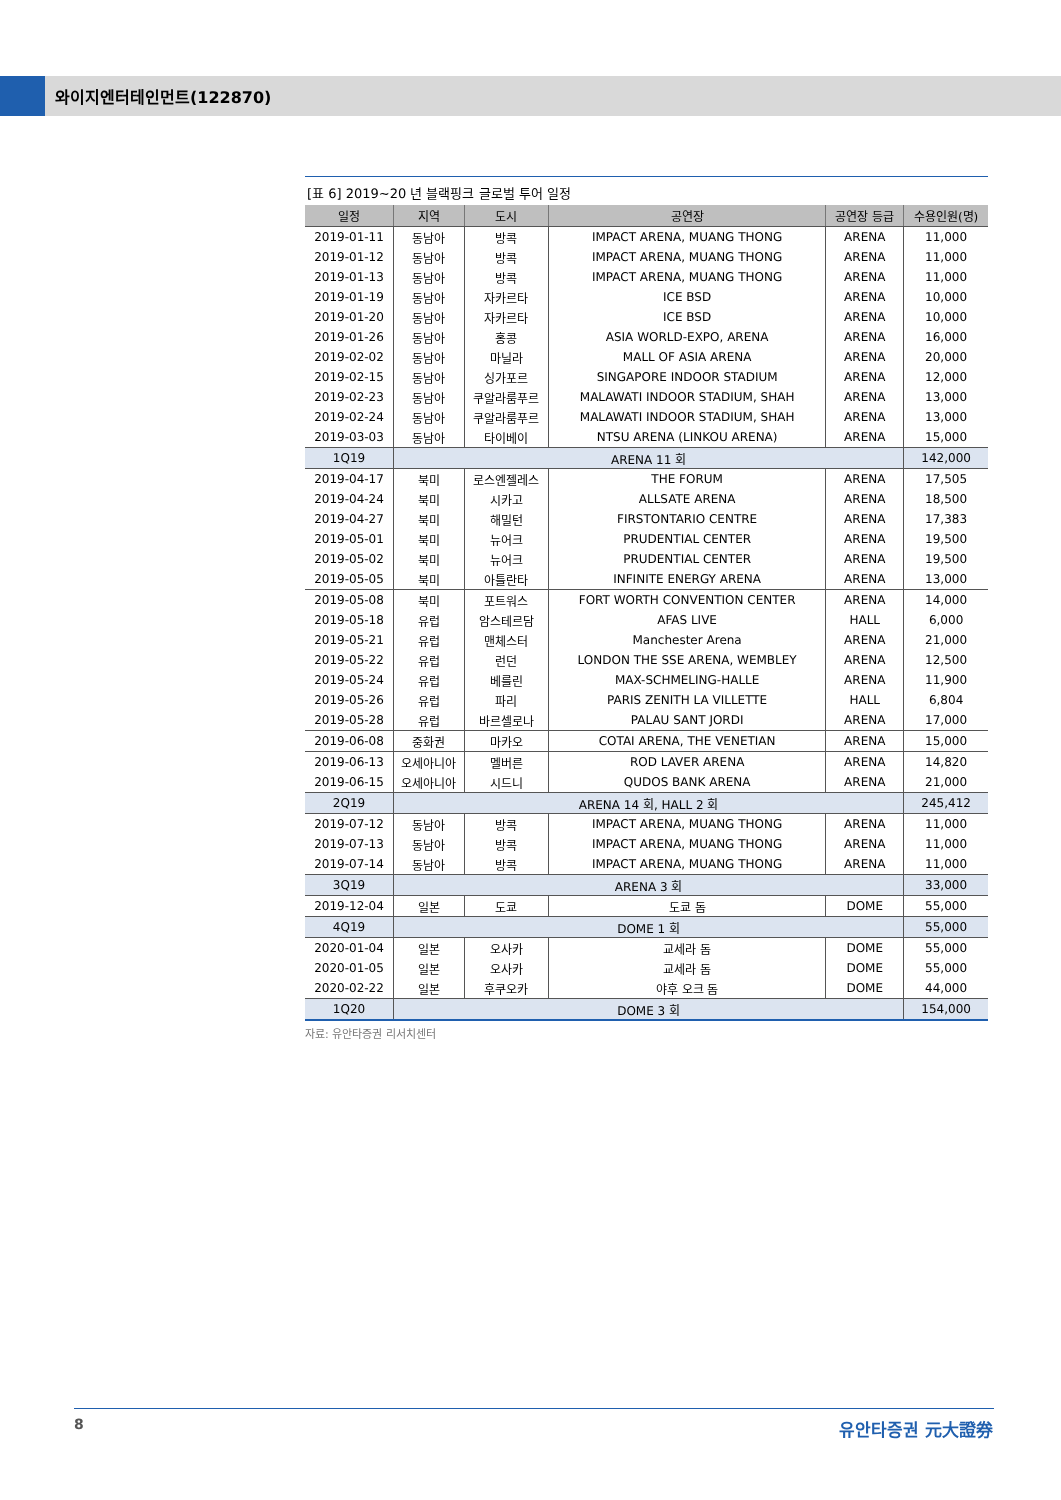와이지엔터테인먼트(122870)
[표 6] 2019~20 년 블랙핑크 글로벌 투어 일정
| 일정 | 지역 | 도시 | 공연장 | 공연장 등급 | 수용인원(명) |
| --- | --- | --- | --- | --- | --- |
| 2019-01-11 | 동남아 | 방콕 | IMPACT ARENA, MUANG THONG | ARENA | 11,000 |
| 2019-01-12 | 동남아 | 방콕 | IMPACT ARENA, MUANG THONG | ARENA | 11,000 |
| 2019-01-13 | 동남아 | 방콕 | IMPACT ARENA, MUANG THONG | ARENA | 11,000 |
| 2019-01-19 | 동남아 | 자카르타 | ICE BSD | ARENA | 10,000 |
| 2019-01-20 | 동남아 | 자카르타 | ICE BSD | ARENA | 10,000 |
| 2019-01-26 | 동남아 | 홍콩 | ASIA WORLD-EXPO, ARENA | ARENA | 16,000 |
| 2019-02-02 | 동남아 | 마닐라 | MALL OF ASIA ARENA | ARENA | 20,000 |
| 2019-02-15 | 동남아 | 싱가포르 | SINGAPORE INDOOR STADIUM | ARENA | 12,000 |
| 2019-02-23 | 동남아 | 쿠알라룸푸르 | MALAWATI INDOOR STADIUM, SHAH | ARENA | 13,000 |
| 2019-02-24 | 동남아 | 쿠알라룸푸르 | MALAWATI INDOOR STADIUM, SHAH | ARENA | 13,000 |
| 2019-03-03 | 동남아 | 타이베이 | NTSU ARENA (LINKOU ARENA) | ARENA | 15,000 |
| 1Q19 | ARENA 11 회 | | | | 142,000 |
| 2019-04-17 | 북미 | 로스엔젤레스 | THE FORUM | ARENA | 17,505 |
| 2019-04-24 | 북미 | 시카고 | ALLSATE ARENA | ARENA | 18,500 |
| 2019-04-27 | 북미 | 해밀턴 | FIRSTONTARIO CENTRE | ARENA | 17,383 |
| 2019-05-01 | 북미 | 뉴어크 | PRUDENTIAL CENTER | ARENA | 19,500 |
| 2019-05-02 | 북미 | 뉴어크 | PRUDENTIAL CENTER | ARENA | 19,500 |
| 2019-05-05 | 북미 | 아틀란타 | INFINITE ENERGY ARENA | ARENA | 13,000 |
| 2019-05-08 | 북미 | 포트워스 | FORT WORTH CONVENTION CENTER | ARENA | 14,000 |
| 2019-05-18 | 유럽 | 암스테르담 | AFAS LIVE | HALL | 6,000 |
| 2019-05-21 | 유럽 | 맨체스터 | Manchester Arena | ARENA | 21,000 |
| 2019-05-22 | 유럽 | 런던 | LONDON THE SSE ARENA, WEMBLEY | ARENA | 12,500 |
| 2019-05-24 | 유럽 | 베를린 | MAX-SCHMELING-HALLE | ARENA | 11,900 |
| 2019-05-26 | 유럽 | 파리 | PARIS ZENITH LA VILLETTE | HALL | 6,804 |
| 2019-05-28 | 유럽 | 바르셀로나 | PALAU SANT JORDI | ARENA | 17,000 |
| 2019-06-08 | 중화권 | 마카오 | COTAI ARENA, THE VENETIAN | ARENA | 15,000 |
| 2019-06-13 | 오세아니아 | 멜버른 | ROD LAVER ARENA | ARENA | 14,820 |
| 2019-06-15 | 오세아니아 | 시드니 | QUDOS BANK ARENA | ARENA | 21,000 |
| 2Q19 | ARENA 14 회, HALL 2 회 | | | | 245,412 |
| 2019-07-12 | 동남아 | 방콕 | IMPACT ARENA, MUANG THONG | ARENA | 11,000 |
| 2019-07-13 | 동남아 | 방콕 | IMPACT ARENA, MUANG THONG | ARENA | 11,000 |
| 2019-07-14 | 동남아 | 방콕 | IMPACT ARENA, MUANG THONG | ARENA | 11,000 |
| 3Q19 | ARENA 3 회 | | | | 33,000 |
| 2019-12-04 | 일본 | 도쿄 | 도쿄 돔 | DOME | 55,000 |
| 4Q19 | DOME 1 회 | | | | 55,000 |
| 2020-01-04 | 일본 | 오사카 | 교세라 돔 | DOME | 55,000 |
| 2020-01-05 | 일본 | 오사카 | 교세라 돔 | DOME | 55,000 |
| 2020-02-22 | 일본 | 후쿠오카 | 야후 오크 돔 | DOME | 44,000 |
| 1Q20 | DOME 3 회 | | | | 154,000 |
자료: 유안타증권 리서치센터
8 유안타증권 元大證券